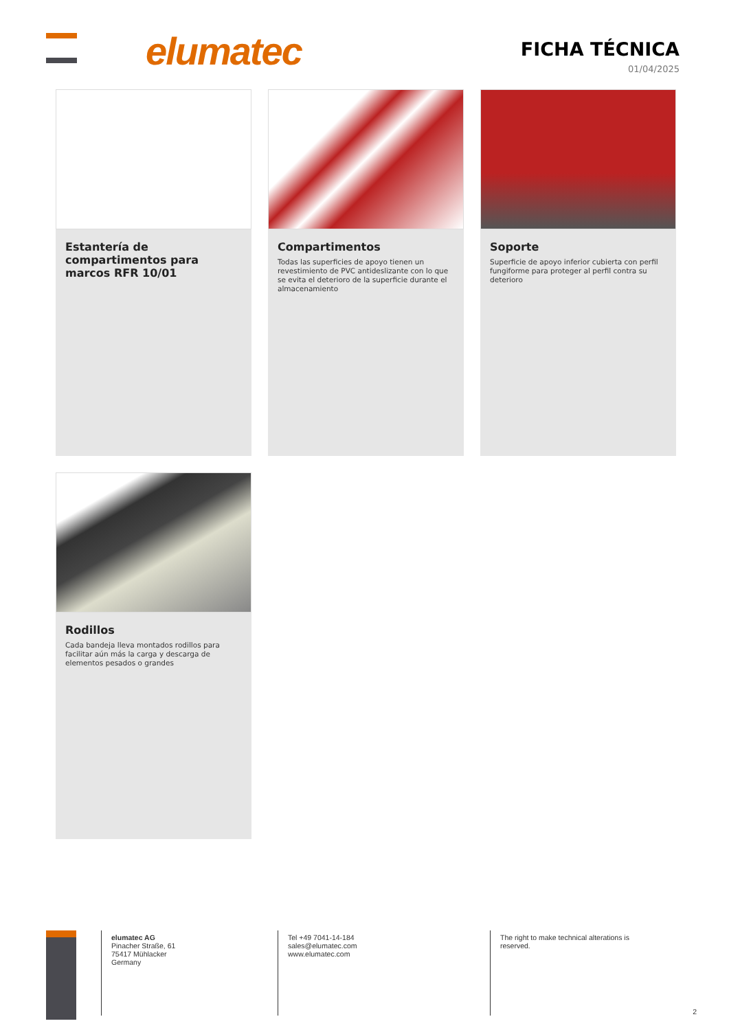elumatec
FICHA TÉCNICA
01/04/2025
Estantería de compartimentos para marcos RFR 10/01
Compartimentos
Todas las superficies de apoyo tienen un revestimiento de PVC antideslizante con lo que se evita el deterioro de la superficie durante el almacenamiento
Soporte
Superficie de apoyo inferior cubierta con perfil fungiforme para proteger al perfil contra su deterioro
Rodillos
Cada bandeja lleva montados rodillos para facilitar aún más la carga y descarga de elementos pesados o grandes
elumatec AG
Pinacher Straße, 61
75417 Mühlacker
Germany
Tel +49 7041-14-184
sales@elumatec.com
www.elumatec.com
The right to make technical alterations is
reserved.
2